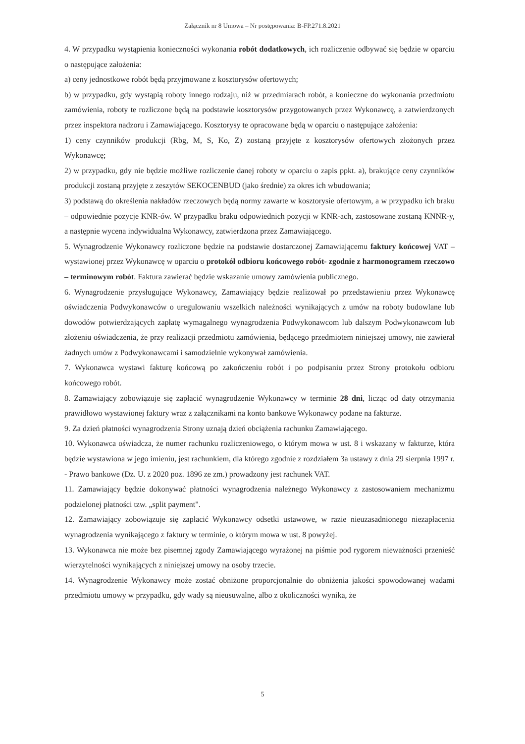Załącznik nr 8 Umowa – Nr postępowania: B-FP.271.8.2021
4. W przypadku wystąpienia konieczności wykonania robót dodatkowych, ich rozliczenie odbywać się będzie w oparciu o następujące założenia:
a) ceny jednostkowe robót będą przyjmowane z kosztorysów ofertowych;
b) w przypadku, gdy wystąpią roboty innego rodzaju, niż w przedmiarach robót, a konieczne do wykonania przedmiotu zamówienia, roboty te rozliczone będą na podstawie kosztorysów przygotowanych przez Wykonawcę, a zatwierdzonych przez inspektora nadzoru i Zamawiającego. Kosztorysy te opracowane będą w oparciu o następujące założenia:
1) ceny czynników produkcji (Rbg, M, S, Ko, Z) zostaną przyjęte z kosztorysów ofertowych złożonych przez Wykonawcę;
2) w przypadku, gdy nie będzie możliwe rozliczenie danej roboty w oparciu o zapis ppkt. a), brakujące ceny czynników produkcji zostaną przyjęte z zeszytów SEKOCENBUD (jako średnie) za okres ich wbudowania;
3) podstawą do określenia nakładów rzeczowych będą normy zawarte w kosztorysie ofertowym, a w przypadku ich braku – odpowiednie pozycje KNR-ów. W przypadku braku odpowiednich pozycji w KNR-ach, zastosowane zostaną KNNR-y, a następnie wycena indywidualna Wykonawcy, zatwierdzona przez Zamawiającego.
5. Wynagrodzenie Wykonawcy rozliczone będzie na podstawie dostarczonej Zamawiającemu faktury końcowej VAT – wystawionej przez Wykonawcę w oparciu o protokół odbioru końcowego robót- zgodnie z harmonogramem rzeczowo – terminowym robót. Faktura zawierać będzie wskazanie umowy zamówienia publicznego.
6. Wynagrodzenie przysługujące Wykonawcy, Zamawiający będzie realizował po przedstawieniu przez Wykonawcę oświadczenia Podwykonawców o uregulowaniu wszelkich należności wynikających z umów na roboty budowlane lub dowodów potwierdzających zapłatę wymagalnego wynagrodzenia Podwykonawcom lub dalszym Podwykonawcom lub złożeniu oświadczenia, że przy realizacji przedmiotu zamówienia, będącego przedmiotem niniejszej umowy, nie zawierał żadnych umów z Podwykonawcami i samodzielnie wykonywał zamówienia.
7. Wykonawca wystawi fakturę końcową po zakończeniu robót i po podpisaniu przez Strony protokołu odbioru końcowego robót.
8. Zamawiający zobowiązuje się zapłacić wynagrodzenie Wykonawcy w terminie 28 dni, licząc od daty otrzymania prawidłowo wystawionej faktury wraz z załącznikami na konto bankowe Wykonawcy podane na fakturze.
9. Za dzień płatności wynagrodzenia Strony uznają dzień obciążenia rachunku Zamawiającego.
10. Wykonawca oświadcza, że numer rachunku rozliczeniowego, o którym mowa w ust. 8 i wskazany w fakturze, która będzie wystawiona w jego imieniu, jest rachunkiem, dla którego zgodnie z rozdziałem 3a ustawy z dnia 29 sierpnia 1997 r. - Prawo bankowe (Dz. U. z 2020 poz. 1896 ze zm.) prowadzony jest rachunek VAT.
11. Zamawiający będzie dokonywać płatności wynagrodzenia należnego Wykonawcy z zastosowaniem mechanizmu podzielonej płatności tzw. „split payment".
12. Zamawiający zobowiązuje się zapłacić Wykonawcy odsetki ustawowe, w razie nieuzasadnionego niezapłacenia wynagrodzenia wynikającego z faktury w terminie, o którym mowa w ust. 8 powyżej.
13. Wykonawca nie może bez pisemnej zgody Zamawiającego wyrażonej na piśmie pod rygorem nieważności przenieść wierzytelności wynikających z niniejszej umowy na osoby trzecie.
14. Wynagrodzenie Wykonawcy może zostać obniżone proporcjonalnie do obniżenia jakości spowodowanej wadami przedmiotu umowy w przypadku, gdy wady są nieusuwalne, albo z okoliczności wynika, że
5